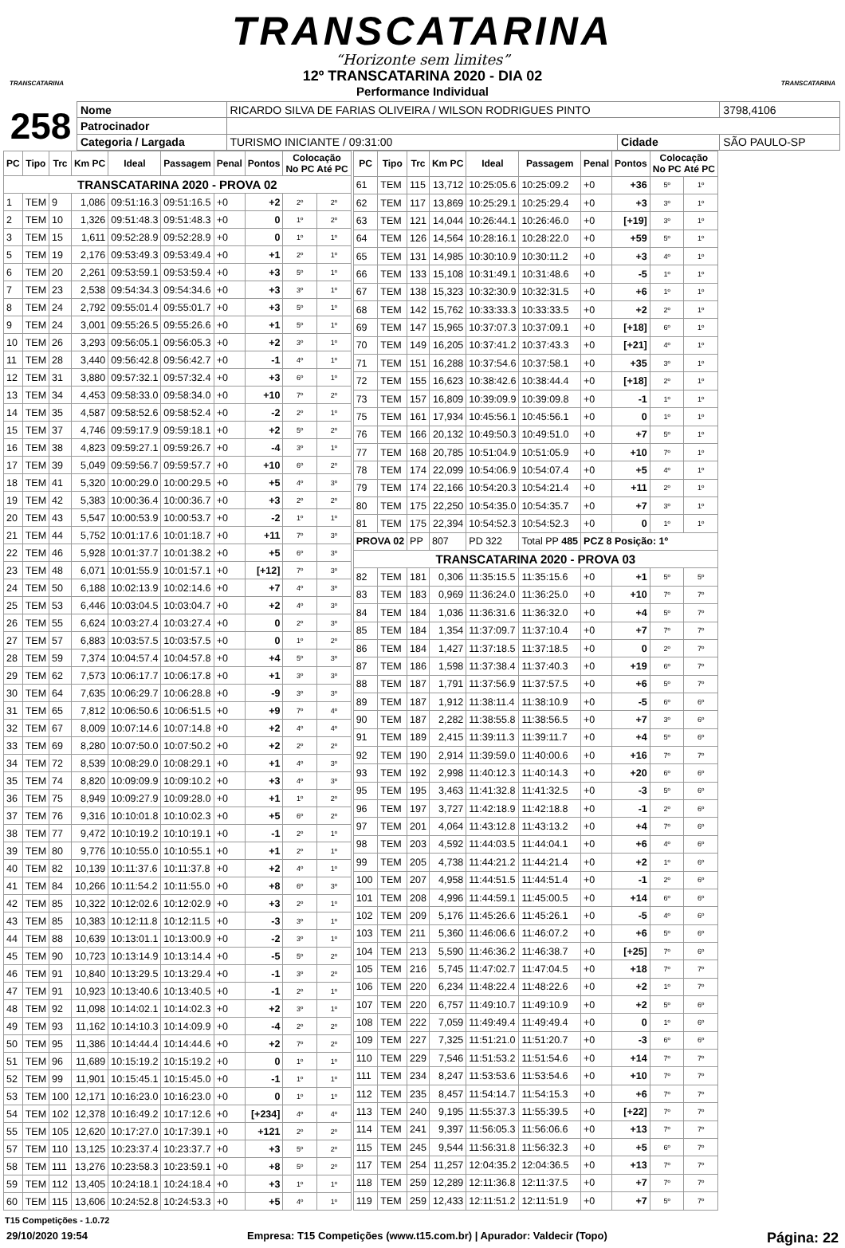TRANSCATARINA
“Horizonte sem limites”
TRANSCATARINA
12º TRANSCATARINA 2020 - DIA 02
Performance Individual
TRANSCATARINA
258
| Nome | RICARDO SILVA DE FARIAS OLIVEIRA / WILSON RODRIGUES PINTO | | | 3798,4106 |
| Patrocinador | | | | |
| Categoria / Largada | TURISMO INICIANTE / 09:31:00 | Cidade | SÃO PAULO-SP | |
| PC | Tipo | Trc | Km PC | Ideal | Passagem | Penal | Pontos | Colocação No PC Até PC | |
| --- | --- | --- | --- | --- | --- | --- | --- | --- | --- |
| TRANSCATARINA 2020 - PROVA 02 | | | | | | | | | |
| 1 | TEM | 9 | 1,086 | 09:51:16.3 | 09:51:16.5 | +0 | +2 | 2º | 2º |
| 2 | TEM | 10 | 1,326 | 09:51:48.3 | 09:51:48.3 | +0 | 0 | 1º | 2º |
| 3 | TEM | 15 | 1,611 | 09:52:28.9 | 09:52:28.9 | +0 | 0 | 1º | 1º |
| 5 | TEM | 19 | 2,176 | 09:53:49.3 | 09:53:49.4 | +0 | +1 | 2º | 1º |
| 6 | TEM | 20 | 2,261 | 09:53:59.1 | 09:53:59.4 | +0 | +3 | 5º | 1º |
| 7 | TEM | 23 | 2,538 | 09:54:34.3 | 09:54:34.6 | +0 | +3 | 3º | 1º |
| 8 | TEM | 24 | 2,792 | 09:55:01.4 | 09:55:01.7 | +0 | +3 | 5º | 1º |
| 9 | TEM | 24 | 3,001 | 09:55:26.5 | 09:55:26.6 | +0 | +1 | 5º | 1º |
| 10 | TEM | 26 | 3,293 | 09:56:05.1 | 09:56:05.3 | +0 | +2 | 3º | 1º |
| 11 | TEM | 28 | 3,440 | 09:56:42.8 | 09:56:42.7 | +0 | -1 | 4º | 1º |
| 12 | TEM | 31 | 3,880 | 09:57:32.1 | 09:57:32.4 | +0 | +3 | 6º | 1º |
| 13 | TEM | 34 | 4,453 | 09:58:33.0 | 09:58:34.0 | +0 | +10 | 7º | 2º |
| 14 | TEM | 35 | 4,587 | 09:58:52.6 | 09:58:52.4 | +0 | -2 | 2º | 1º |
| 15 | TEM | 37 | 4,746 | 09:59:17.9 | 09:59:18.1 | +0 | +2 | 5º | 2º |
| 16 | TEM | 38 | 4,823 | 09:59:27.1 | 09:59:26.7 | +0 | -4 | 3º | 1º |
| 17 | TEM | 39 | 5,049 | 09:59:56.7 | 09:59:57.7 | +0 | +10 | 6º | 2º |
| 18 | TEM | 41 | 5,320 | 10:00:29.0 | 10:00:29.5 | +0 | +5 | 4º | 3º |
| 19 | TEM | 42 | 5,383 | 10:00:36.4 | 10:00:36.7 | +0 | +3 | 2º | 2º |
| 20 | TEM | 43 | 5,547 | 10:00:53.9 | 10:00:53.7 | +0 | -2 | 1º | 1º |
| 21 | TEM | 44 | 5,752 | 10:01:17.6 | 10:01:18.7 | +0 | +11 | 7º | 3º |
| 22 | TEM | 46 | 5,928 | 10:01:37.7 | 10:01:38.2 | +0 | +5 | 6º | 3º |
| 23 | TEM | 48 | 6,071 | 10:01:55.9 | 10:01:57.1 | +0 | [+12] | 7º | 3º |
| 24 | TEM | 50 | 6,188 | 10:02:13.9 | 10:02:14.6 | +0 | +7 | 4º | 3º |
| 25 | TEM | 53 | 6,446 | 10:03:04.5 | 10:03:04.7 | +0 | +2 | 4º | 3º |
| 26 | TEM | 55 | 6,624 | 10:03:27.4 | 10:03:27.4 | +0 | 0 | 2º | 3º |
| 27 | TEM | 57 | 6,883 | 10:03:57.5 | 10:03:57.5 | +0 | 0 | 1º | 2º |
| 28 | TEM | 59 | 7,374 | 10:04:57.4 | 10:04:57.8 | +0 | +4 | 5º | 3º |
| 29 | TEM | 62 | 7,573 | 10:06:17.7 | 10:06:17.8 | +0 | +1 | 3º | 3º |
| 30 | TEM | 64 | 7,635 | 10:06:29.7 | 10:06:28.8 | +0 | -9 | 3º | 3º |
| 31 | TEM | 65 | 7,812 | 10:06:50.6 | 10:06:51.5 | +0 | +9 | 7º | 4º |
| 32 | TEM | 67 | 8,009 | 10:07:14.6 | 10:07:14.8 | +0 | +2 | 4º | 4º |
| 33 | TEM | 69 | 8,280 | 10:07:50.0 | 10:07:50.2 | +0 | +2 | 2º | 2º |
| 34 | TEM | 72 | 8,539 | 10:08:29.0 | 10:08:29.1 | +0 | +1 | 4º | 3º |
| 35 | TEM | 74 | 8,820 | 10:09:09.9 | 10:09:10.2 | +0 | +3 | 4º | 3º |
| 36 | TEM | 75 | 8,949 | 10:09:27.9 | 10:09:28.0 | +0 | +1 | 1º | 2º |
| 37 | TEM | 76 | 9,316 | 10:10:01.8 | 10:10:02.3 | +0 | +5 | 6º | 2º |
| 38 | TEM | 77 | 9,472 | 10:10:19.2 | 10:10:19.1 | +0 | -1 | 2º | 1º |
| 39 | TEM | 80 | 9,776 | 10:10:55.0 | 10:10:55.1 | +0 | +1 | 2º | 1º |
| 40 | TEM | 82 | 10,139 | 10:11:37.6 | 10:11:37.8 | +0 | +2 | 4º | 1º |
| 41 | TEM | 84 | 10,266 | 10:11:54.2 | 10:11:55.0 | +0 | +8 | 6º | 3º |
| 42 | TEM | 85 | 10,322 | 10:12:02.6 | 10:12:02.9 | +0 | +3 | 2º | 1º |
| 43 | TEM | 85 | 10,383 | 10:12:11.8 | 10:12:11.5 | +0 | -3 | 3º | 1º |
| 44 | TEM | 88 | 10,639 | 10:13:01.1 | 10:13:00.9 | +0 | -2 | 3º | 1º |
| 45 | TEM | 90 | 10,723 | 10:13:14.9 | 10:13:14.4 | +0 | -5 | 5º | 2º |
| 46 | TEM | 91 | 10,840 | 10:13:29.5 | 10:13:29.4 | +0 | -1 | 3º | 2º |
| 47 | TEM | 91 | 10,923 | 10:13:40.6 | 10:13:40.5 | +0 | -1 | 2º | 1º |
| 48 | TEM | 92 | 11,098 | 10:14:02.1 | 10:14:02.3 | +0 | +2 | 3º | 1º |
| 49 | TEM | 93 | 11,162 | 10:14:10.3 | 10:14:09.9 | +0 | -4 | 2º | 2º |
| 50 | TEM | 95 | 11,386 | 10:14:44.4 | 10:14:44.6 | +0 | +2 | 7º | 2º |
| 51 | TEM | 96 | 11,689 | 10:15:19.2 | 10:15:19.2 | +0 | 0 | 1º | 1º |
| 52 | TEM | 99 | 11,901 | 10:15:45.1 | 10:15:45.0 | +0 | -1 | 1º | 1º |
| 53 | TEM | 100 | 12,171 | 10:16:23.0 | 10:16:23.0 | +0 | 0 | 1º | 1º |
| 54 | TEM | 102 | 12,378 | 10:16:49.2 | 10:17:12.6 | +0 | [+234] | 4º | 4º |
| 55 | TEM | 105 | 12,620 | 10:17:27.0 | 10:17:39.1 | +0 | +121 | 2º | 2º |
| 57 | TEM | 110 | 13,125 | 10:23:37.4 | 10:23:37.7 | +0 | +3 | 5º | 2º |
| 58 | TEM | 111 | 13,276 | 10:23:58.3 | 10:23:59.1 | +0 | +8 | 5º | 2º |
| 59 | TEM | 112 | 13,405 | 10:24:18.1 | 10:24:18.4 | +0 | +3 | 1º | 1º |
| 60 | TEM | 115 | 13,606 | 10:24:52.8 | 10:24:53.3 | +0 | +5 | 4º | 1º |
| PC | Tipo | Trc | Km PC | Ideal | Passagem | Penal | Pontos | Colocação No PC Até PC | |
| --- | --- | --- | --- | --- | --- | --- | --- | --- | --- |
| 61 | TEM | 115 | 13,712 | 10:25:05.6 | 10:25:09.2 | +0 | +36 | 5º | 1º |
| 62 | TEM | 117 | 13,869 | 10:25:29.1 | 10:25:29.4 | +0 | +3 | 3º | 1º |
| 63 | TEM | 121 | 14,044 | 10:26:44.1 | 10:26:46.0 | +0 | [+19] | 3º | 1º |
| 64 | TEM | 126 | 14,564 | 10:28:16.1 | 10:28:22.0 | +0 | +59 | 5º | 1º |
| 65 | TEM | 131 | 14,985 | 10:30:10.9 | 10:30:11.2 | +0 | +3 | 4º | 1º |
| 66 | TEM | 133 | 15,108 | 10:31:49.1 | 10:31:48.6 | +0 | -5 | 1º | 1º |
| 67 | TEM | 138 | 15,323 | 10:32:30.9 | 10:32:31.5 | +0 | +6 | 1º | 1º |
| 68 | TEM | 142 | 15,762 | 10:33:33.3 | 10:33:33.5 | +0 | +2 | 2º | 1º |
| 69 | TEM | 147 | 15,965 | 10:37:07.3 | 10:37:09.1 | +0 | [+18] | 6º | 1º |
| 70 | TEM | 149 | 16,205 | 10:37:41.2 | 10:37:43.3 | +0 | [+21] | 4º | 1º |
| 71 | TEM | 151 | 16,288 | 10:37:54.6 | 10:37:58.1 | +0 | +35 | 3º | 1º |
| 72 | TEM | 155 | 16,623 | 10:38:42.6 | 10:38:44.4 | +0 | [+18] | 2º | 1º |
| 73 | TEM | 157 | 16,809 | 10:39:09.9 | 10:39:09.8 | +0 | -1 | 1º | 1º |
| 75 | TEM | 161 | 17,934 | 10:45:56.1 | 10:45:56.1 | +0 | 0 | 1º | 1º |
| 76 | TEM | 166 | 20,132 | 10:49:50.3 | 10:49:51.0 | +0 | +7 | 5º | 1º |
| 77 | TEM | 168 | 20,785 | 10:51:04.9 | 10:51:05.9 | +0 | +10 | 7º | 1º |
| 78 | TEM | 174 | 22,099 | 10:54:06.9 | 10:54:07.4 | +0 | +5 | 4º | 1º |
| 79 | TEM | 174 | 22,166 | 10:54:20.3 | 10:54:21.4 | +0 | +11 | 2º | 1º |
| 80 | TEM | 175 | 22,250 | 10:54:35.0 | 10:54:35.7 | +0 | +7 | 3º | 1º |
| 81 | TEM | 175 | 22,394 | 10:54:52.3 | 10:54:52.3 | +0 | 0 | 1º | 1º |
| PROVA 02 | | PP | 807 | PD 322 | Total PP 485 | PCZ 8 Posição: 1º | | | |
| TRANSCATARINA 2020 - PROVA 03 | | | | | | | | | |
| 82 | TEM | 181 | 0,306 | 11:35:15.5 | 11:35:15.6 | +0 | +1 | 5º | 5º |
| 83 | TEM | 183 | 0,969 | 11:36:24.0 | 11:36:25.0 | +0 | +10 | 7º | 7º |
| 84 | TEM | 184 | 1,036 | 11:36:31.6 | 11:36:32.0 | +0 | +4 | 5º | 7º |
| 85 | TEM | 184 | 1,354 | 11:37:09.7 | 11:37:10.4 | +0 | +7 | 7º | 7º |
| 86 | TEM | 184 | 1,427 | 11:37:18.5 | 11:37:18.5 | +0 | 0 | 2º | 7º |
| 87 | TEM | 186 | 1,598 | 11:37:38.4 | 11:37:40.3 | +0 | +19 | 6º | 7º |
| 88 | TEM | 187 | 1,791 | 11:37:56.9 | 11:37:57.5 | +0 | +6 | 5º | 7º |
| 89 | TEM | 187 | 1,912 | 11:38:11.4 | 11:38:10.9 | +0 | -5 | 6º | 6º |
| 90 | TEM | 187 | 2,282 | 11:38:55.8 | 11:38:56.5 | +0 | +7 | 3º | 6º |
| 91 | TEM | 189 | 2,415 | 11:39:11.3 | 11:39:11.7 | +0 | +4 | 5º | 6º |
| 92 | TEM | 190 | 2,914 | 11:39:59.0 | 11:40:00.6 | +0 | +16 | 7º | 7º |
| 93 | TEM | 192 | 2,998 | 11:40:12.3 | 11:40:14.3 | +0 | +20 | 6º | 6º |
| 95 | TEM | 195 | 3,463 | 11:41:32.8 | 11:41:32.5 | +0 | -3 | 5º | 6º |
| 96 | TEM | 197 | 3,727 | 11:42:18.9 | 11:42:18.8 | +0 | -1 | 2º | 6º |
| 97 | TEM | 201 | 4,064 | 11:43:12.8 | 11:43:13.2 | +0 | +4 | 7º | 6º |
| 98 | TEM | 203 | 4,592 | 11:44:03.5 | 11:44:04.1 | +0 | +6 | 4º | 6º |
| 99 | TEM | 205 | 4,738 | 11:44:21.2 | 11:44:21.4 | +0 | +2 | 1º | 6º |
| 100 | TEM | 207 | 4,958 | 11:44:51.5 | 11:44:51.4 | +0 | -1 | 2º | 6º |
| 101 | TEM | 208 | 4,996 | 11:44:59.1 | 11:45:00.5 | +0 | +14 | 6º | 6º |
| 102 | TEM | 209 | 5,176 | 11:45:26.6 | 11:45:26.1 | +0 | -5 | 4º | 6º |
| 103 | TEM | 211 | 5,360 | 11:46:06.6 | 11:46:07.2 | +0 | +6 | 5º | 6º |
| 104 | TEM | 213 | 5,590 | 11:46:36.2 | 11:46:38.7 | +0 | [+25] | 7º | 6º |
| 105 | TEM | 216 | 5,745 | 11:47:02.7 | 11:47:04.5 | +0 | +18 | 7º | 7º |
| 106 | TEM | 220 | 6,234 | 11:48:22.4 | 11:48:22.6 | +0 | +2 | 1º | 7º |
| 107 | TEM | 220 | 6,757 | 11:49:10.7 | 11:49:10.9 | +0 | +2 | 5º | 6º |
| 108 | TEM | 222 | 7,059 | 11:49:49.4 | 11:49:49.4 | +0 | 0 | 1º | 6º |
| 109 | TEM | 227 | 7,325 | 11:51:21.0 | 11:51:20.7 | +0 | -3 | 6º | 6º |
| 110 | TEM | 229 | 7,546 | 11:51:53.2 | 11:51:54.6 | +0 | +14 | 7º | 7º |
| 111 | TEM | 234 | 8,247 | 11:53:53.6 | 11:53:54.6 | +0 | +10 | 7º | 7º |
| 112 | TEM | 235 | 8,457 | 11:54:14.7 | 11:54:15.3 | +0 | +6 | 7º | 7º |
| 113 | TEM | 240 | 9,195 | 11:55:37.3 | 11:55:39.5 | +0 | [+22] | 7º | 7º |
| 114 | TEM | 241 | 9,397 | 11:56:05.3 | 11:56:06.6 | +0 | +13 | 7º | 7º |
| 115 | TEM | 245 | 9,544 | 11:56:31.8 | 11:56:32.3 | +0 | +5 | 6º | 7º |
| 117 | TEM | 254 | 11,257 | 12:04:35.2 | 12:04:36.5 | +0 | +13 | 7º | 7º |
| 118 | TEM | 259 | 12,289 | 12:11:36.8 | 12:11:37.5 | +0 | +7 | 7º | 7º |
| 119 | TEM | 259 | 12,433 | 12:11:51.2 | 12:11:51.9 | +0 | +7 | 5º | 7º |
T15 Competições - 1.0.72
29/10/2020 19:54 Empresa: T15 Competições (www.t15.com.br) | Apurador: Valdecir (Topo) Página: 22